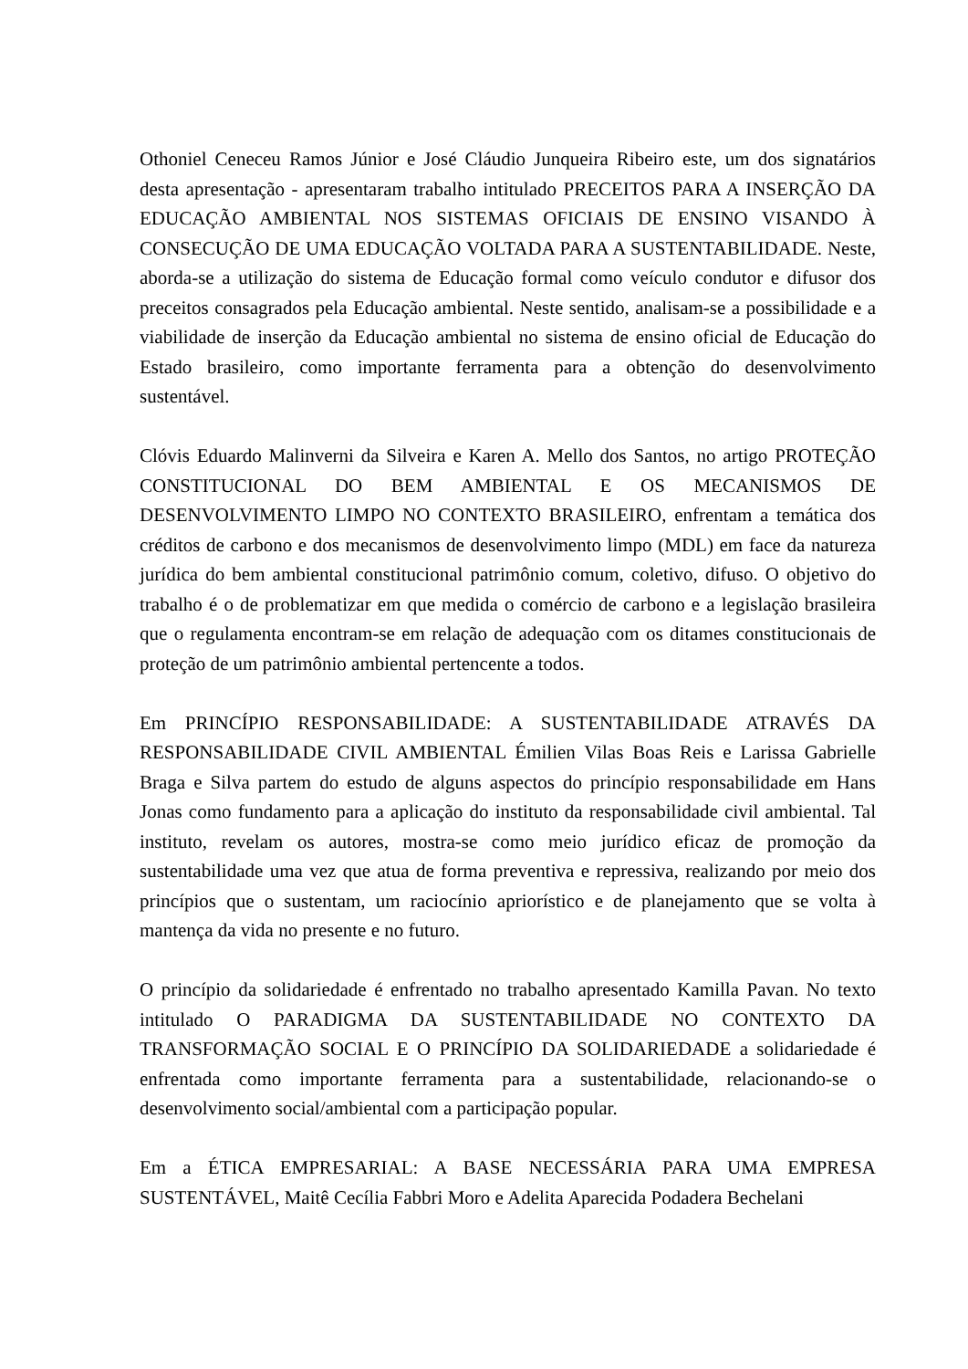Othoniel Ceneceu Ramos Júnior e José Cláudio Junqueira Ribeiro este, um dos signatários desta apresentação - apresentaram trabalho intitulado PRECEITOS PARA A INSERÇÃO DA EDUCAÇÃO AMBIENTAL NOS SISTEMAS OFICIAIS DE ENSINO VISANDO À CONSECUÇÃO DE UMA EDUCAÇÃO VOLTADA PARA A SUSTENTABILIDADE. Neste, aborda-se a utilização do sistema de Educação formal como veículo condutor e difusor dos preceitos consagrados pela Educação ambiental. Neste sentido, analisam-se a possibilidade e a viabilidade de inserção da Educação ambiental no sistema de ensino oficial de Educação do Estado brasileiro, como importante ferramenta para a obtenção do desenvolvimento sustentável.
Clóvis Eduardo Malinverni da Silveira e Karen A. Mello dos Santos, no artigo PROTEÇÃO CONSTITUCIONAL DO BEM AMBIENTAL E OS MECANISMOS DE DESENVOLVIMENTO LIMPO NO CONTEXTO BRASILEIRO, enfrentam a temática dos créditos de carbono e dos mecanismos de desenvolvimento limpo (MDL) em face da natureza jurídica do bem ambiental constitucional patrimônio comum, coletivo, difuso. O objetivo do trabalho é o de problematizar em que medida o comércio de carbono e a legislação brasileira que o regulamenta encontram-se em relação de adequação com os ditames constitucionais de proteção de um patrimônio ambiental pertencente a todos.
Em PRINCÍPIO RESPONSABILIDADE: A SUSTENTABILIDADE ATRAVÉS DA RESPONSABILIDADE CIVIL AMBIENTAL Émilien Vilas Boas Reis e Larissa Gabrielle Braga e Silva partem do estudo de alguns aspectos do princípio responsabilidade em Hans Jonas como fundamento para a aplicação do instituto da responsabilidade civil ambiental. Tal instituto, revelam os autores, mostra-se como meio jurídico eficaz de promoção da sustentabilidade uma vez que atua de forma preventiva e repressiva, realizando por meio dos princípios que o sustentam, um raciocínio apriorístico e de planejamento que se volta à mantença da vida no presente e no futuro.
O princípio da solidariedade é enfrentado no trabalho apresentado Kamilla Pavan. No texto intitulado O PARADIGMA DA SUSTENTABILIDADE NO CONTEXTO DA TRANSFORMAÇÃO SOCIAL E O PRINCÍPIO DA SOLIDARIEDADE a solidariedade é enfrentada como importante ferramenta para a sustentabilidade, relacionando-se o desenvolvimento social/ambiental com a participação popular.
Em a ÉTICA EMPRESARIAL: A BASE NECESSÁRIA PARA UMA EMPRESA SUSTENTÁVEL, Maitê Cecília Fabbri Moro e Adelita Aparecida Podadera Bechelani